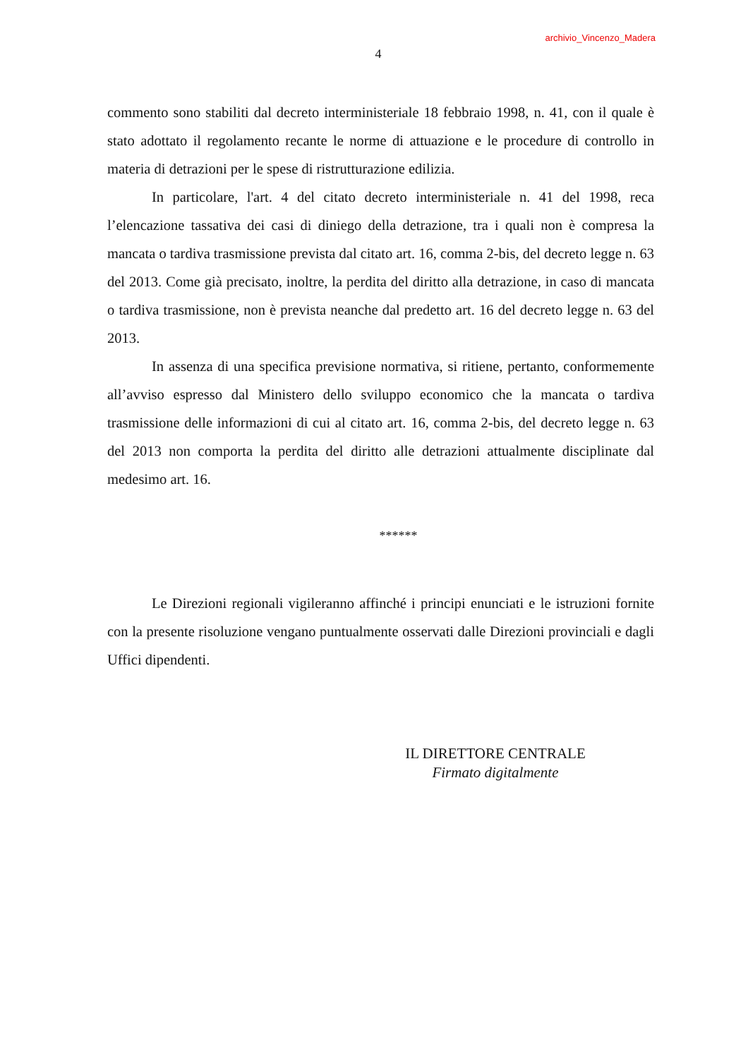archivio_Vincenzo_Madera
4
commento sono stabiliti dal decreto interministeriale 18 febbraio 1998, n. 41, con il quale è stato adottato il regolamento recante le norme di attuazione e le procedure di controllo in materia di detrazioni per le spese di ristrutturazione edilizia.
In particolare, l'art. 4 del citato decreto interministeriale n. 41 del 1998, reca l’elencazione tassativa dei casi di diniego della detrazione, tra i quali non è compresa la mancata o tardiva trasmissione prevista dal citato art. 16, comma 2-bis, del decreto legge n. 63 del 2013. Come già precisato, inoltre, la perdita del diritto alla detrazione, in caso di mancata o tardiva trasmissione, non è prevista neanche dal predetto art. 16 del decreto legge n. 63 del 2013.
In assenza di una specifica previsione normativa, si ritiene, pertanto, conformemente all’avviso espresso dal Ministero dello sviluppo economico che la mancata o tardiva trasmissione delle informazioni di cui al citato art. 16, comma 2-bis, del decreto legge n. 63 del 2013 non comporta la perdita del diritto alle detrazioni attualmente disciplinate dal medesimo art. 16.
******
Le Direzioni regionali vigileranno affinché i principi enunciati e le istruzioni fornite con la presente risoluzione vengano puntualmente osservati dalle Direzioni provinciali e dagli Uffici dipendenti.
IL DIRETTORE CENTRALE
Firmato digitalmente